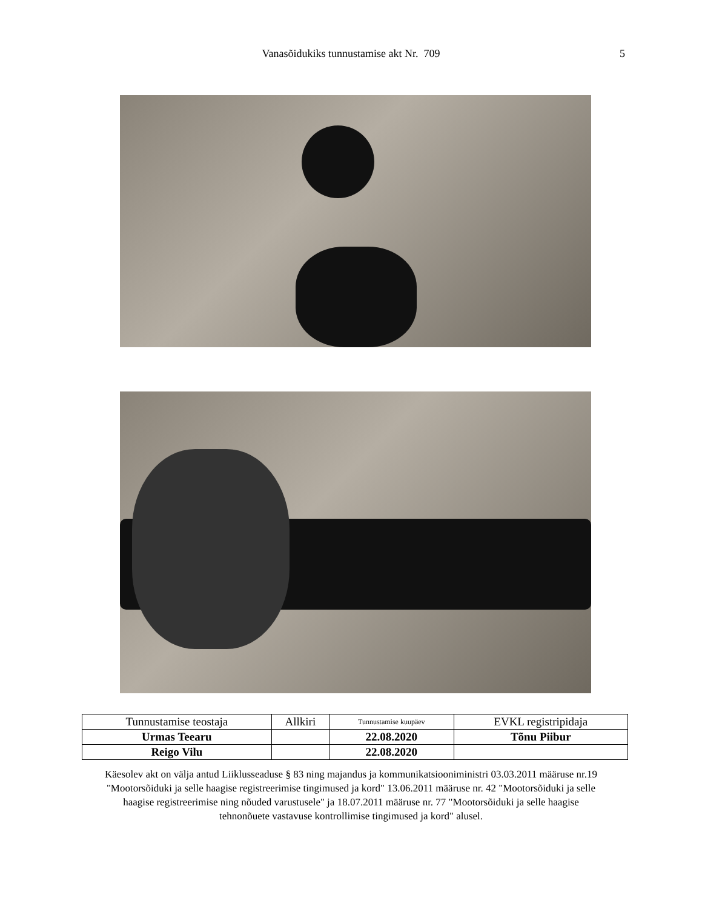Vanasõidukiks tunnustamise akt Nr. 709 5
| Tunnustamise teostaja | Allkiri | Tunnustamise kuupäev | EVKL registripidaja |
| Urmas Teearu | | 22.08.2020 | Tõnu Piibur |
| Reigo Vilu | | 22.08.2020 | |
Käesolev akt on välja antud Liiklusseaduse § 83 ning majandus ja kommunikatsiooniministri 03.03.2011 määruse nr.19 "Mootorsõiduki ja selle haagise registreerimise tingimused ja kord" 13.06.2011 määruse nr. 42 "Mootorsõiduki ja selle haagise registreerimise ning nõuded varustusele" ja 18.07.2011 määruse nr. 77 "Mootorsõiduki ja selle haagise tehnonõuete vastavuse kontrollimise tingimused ja kord" alusel.